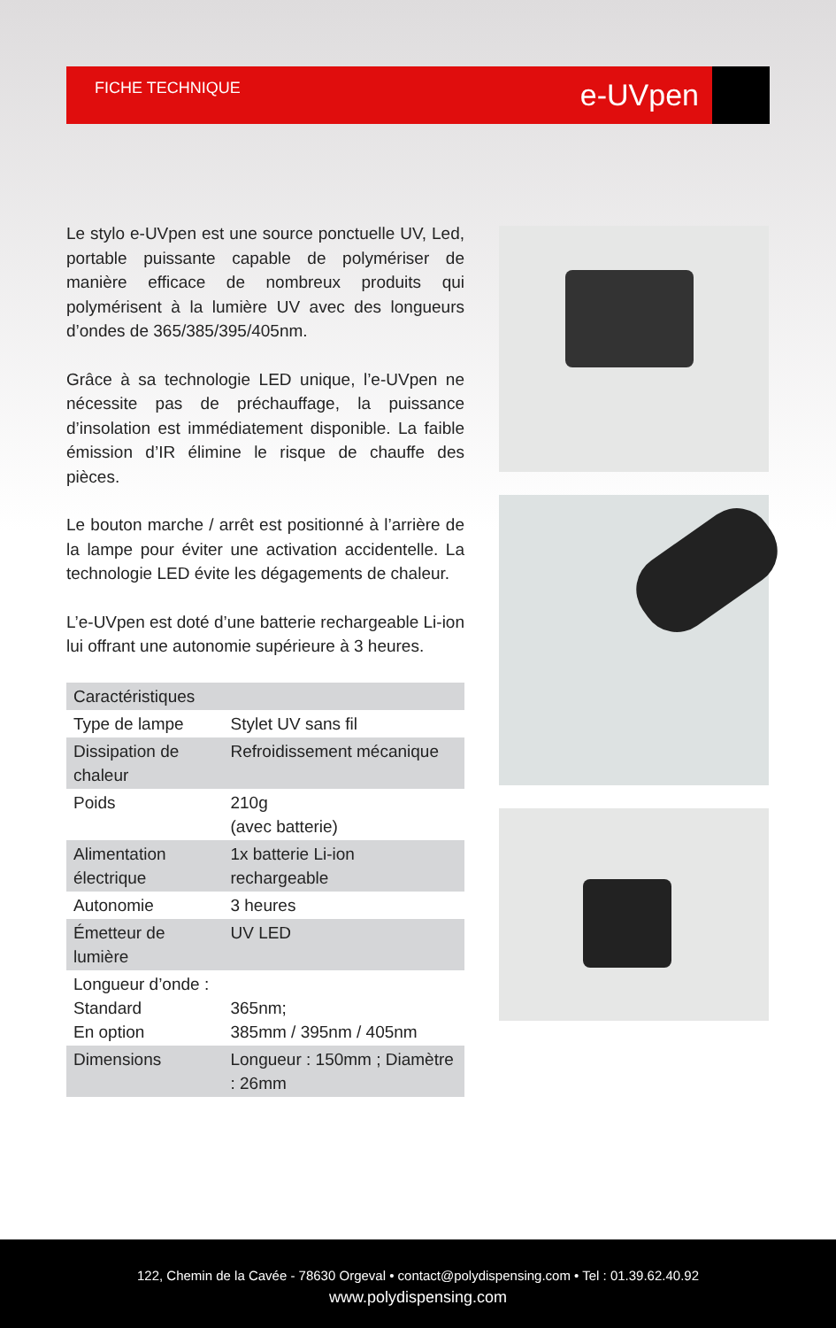FICHE TECHNIQUE e-UVpen
Le stylo e-UVpen est une source ponctuelle UV, Led, portable puissante capable de polymériser de manière efficace de nombreux produits qui polymérisent à la lumière UV avec des longueurs d’ondes de 365/385/395/405nm.
Grâce à sa technologie LED unique, l’e-UVpen ne nécessite pas de préchauffage, la puissance d’insolation est immédiatement disponible. La faible émission d’IR élimine le risque de chauffe des pièces.
Le bouton marche / arrêt est positionné à l’arrière de la lampe pour éviter une activation accidentelle. La technologie LED évite les dégagements de chaleur.
L’e-UVpen est doté d’une batterie rechargeable Li-ion lui offrant une autonomie supérieure à 3 heures.
| Caractéristiques | |
| --- | --- |
| Type de lampe | Stylet UV sans fil |
| Dissipation de chaleur | Refroidissement mécanique |
| Poids | 210g (avec batterie) |
| Alimentation électrique | 1x batterie Li-ion rechargeable |
| Autonomie | 3 heures |
| Émetteur de lumière | UV LED |
| Longueur d’onde : Standard En option | 365nm; 385mm / 395nm / 405nm |
| Dimensions | Longueur : 150mm ; Diamètre : 26mm |
122, Chemin de la Cavée - 78630 Orgeval • contact@polydispensing.com • Tel : 01.39.62.40.92
www.polydispensing.com